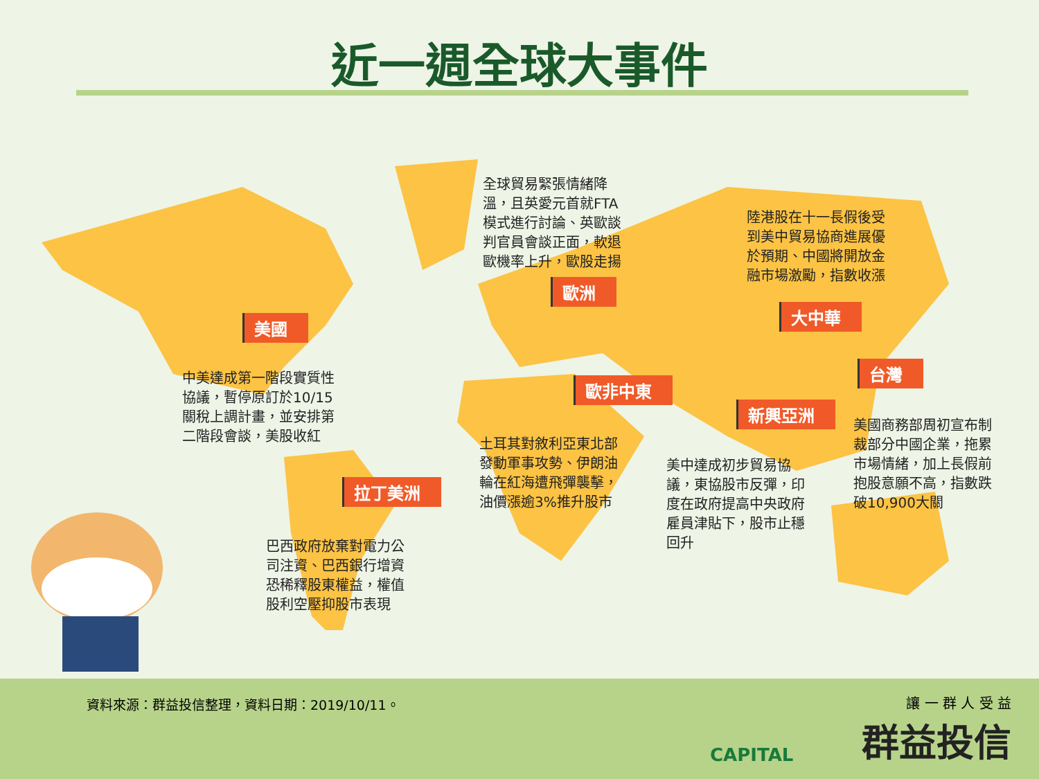近一週全球大事件
全球貿易緊張情緒降
溫，且英愛元首就FTA
模式進行討論、英歐談
判官員會談正面，軟退
歐機率上升，歐股走揚
陸港股在十一長假後受
到美中貿易協商進展優
於預期、中國將開放金
融市場激勵，指數收漲
歐洲
大中華
美國
台灣
歐非中東
新興亞洲
拉丁美洲
中美達成第一階段實質性
協議，暫停原訂於10/15
關稅上調計畫，並安排第
二階段會談，美股收紅
美國商務部周初宣布制
裁部分中國企業，拖累
市場情緒，加上長假前
抱股意願不高，指數跌
破10,900大關
土耳其對敘利亞東北部
發動軍事攻勢、伊朗油
輪在紅海遭飛彈襲擊，
油價漲逾3%推升股市
美中達成初步貿易協
議，東協股市反彈，印
度在政府提高中央政府
雇員津貼下，股市止穩
回升
巴西政府放棄對電力公
司注資、巴西銀行增資
恐稀釋股東權益，權值
股利空壓抑股市表現
資料來源：群益投信整理，資料日期：2019/10/11。
CAPITAL
讓 一 群 人 受 益
群益投信